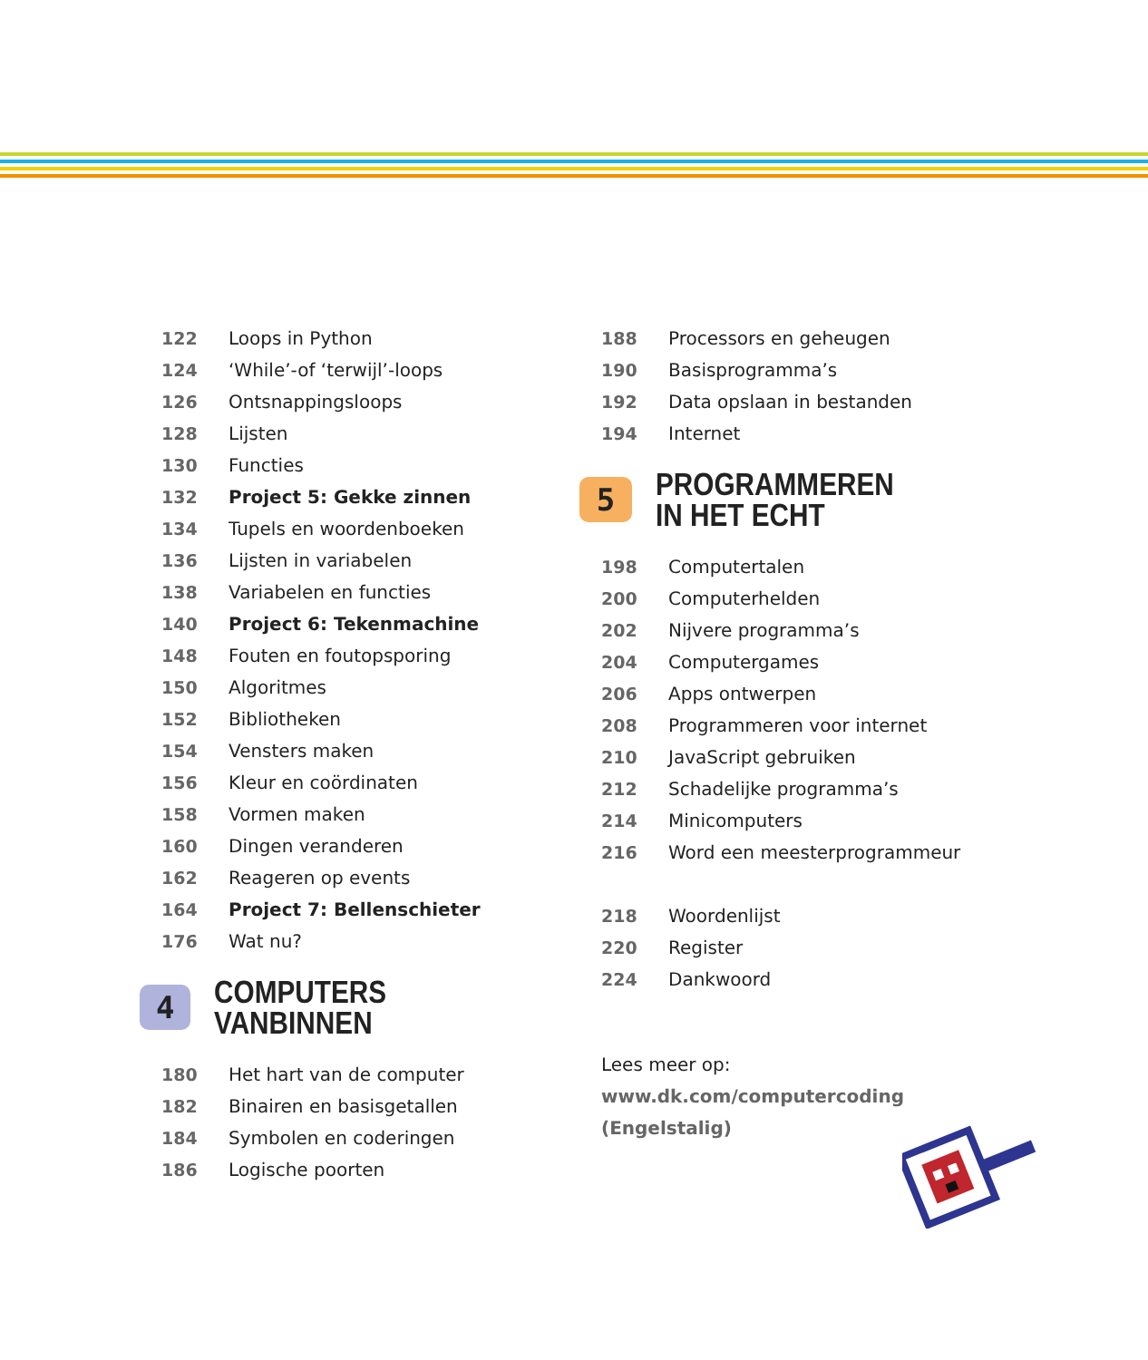122 Loops in Python
124 ‘While’-of ‘terwijl’-loops
126 Ontsnappingsloops
128 Lijsten
130 Functies
132 Project 5: Gekke zinnen
134 Tupels en woordenboeken
136 Lijsten in variabelen
138 Variabelen en functies
140 Project 6: Tekenmachine
148 Fouten en foutopsporing
150 Algoritmes
152 Bibliotheken
154 Vensters maken
156 Kleur en coördinaten
158 Vormen maken
160 Dingen veranderen
162 Reageren op events
164 Project 7: Bellenschieter
176 Wat nu?
4
COMPUTERS VANBINNEN
180 Het hart van de computer
182 Binairen en basisgetallen
184 Symbolen en coderingen
186 Logische poorten
188 Processors en geheugen
190 Basisprogramma’s
192 Data opslaan in bestanden
194 Internet
5
PROGRAMMEREN
IN HET ECHT
198 Computertalen
200 Computerhelden
202 Nijvere programma’s
204 Computergames
206 Apps ontwerpen
208 Programmeren voor internet
210 JavaScript gebruiken
212 Schadelijke programma’s
214 Minicomputers
216 Word een meesterprogrammeur
218 Woordenlijst
220 Register
224 Dankwoord
Lees meer op:
www.dk.com/computercoding
(Engelstalig)